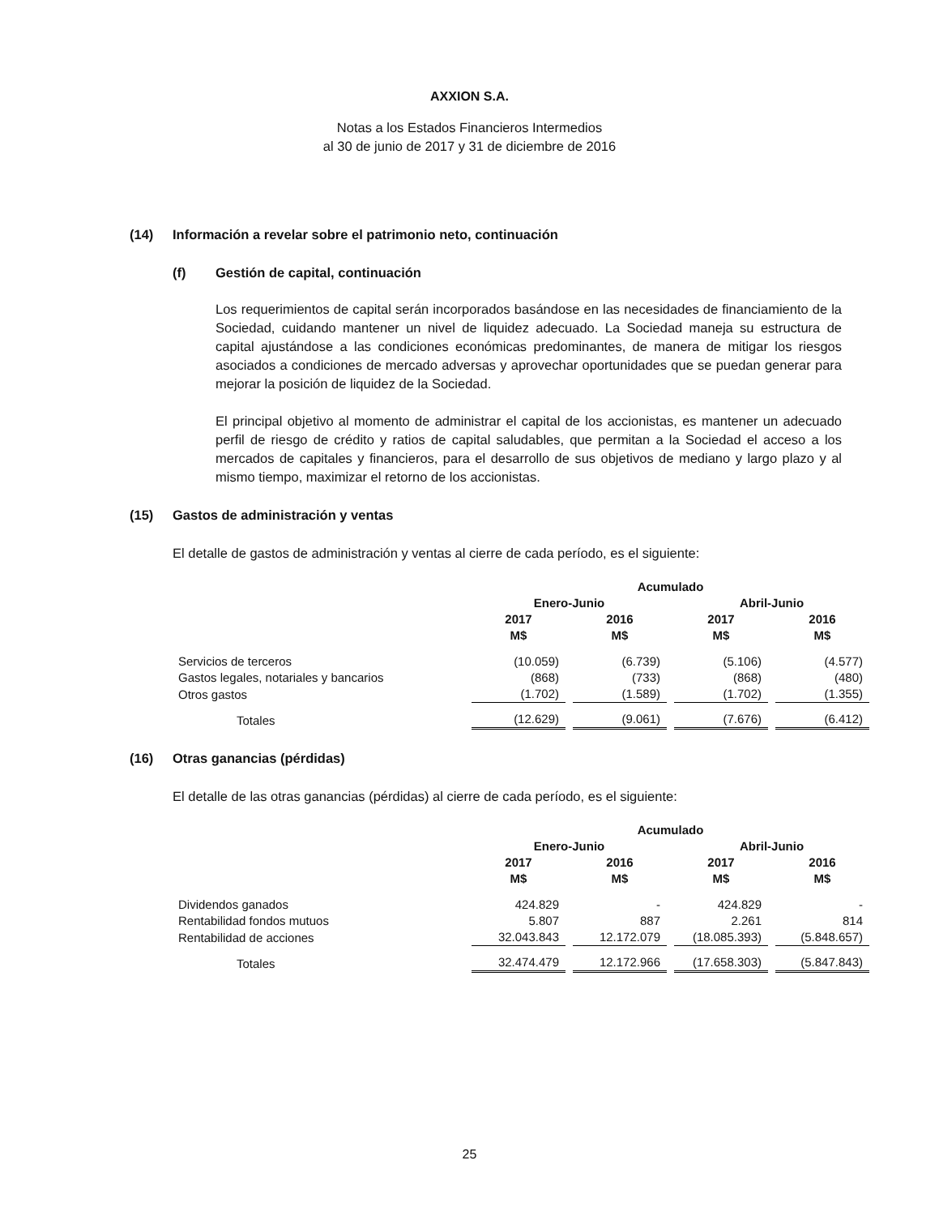AXXION S.A.
Notas a los Estados Financieros Intermedios
al 30 de junio de 2017 y 31 de diciembre de 2016
(14) Información a revelar sobre el patrimonio neto, continuación
(f) Gestión de capital, continuación
Los requerimientos de capital serán incorporados basándose en las necesidades de financiamiento de la Sociedad, cuidando mantener un nivel de liquidez adecuado. La Sociedad maneja su estructura de capital ajustándose a las condiciones económicas predominantes, de manera de mitigar los riesgos asociados a condiciones de mercado adversas y aprovechar oportunidades que se puedan generar para mejorar la posición de liquidez de la Sociedad.
El principal objetivo al momento de administrar el capital de los accionistas, es mantener un adecuado perfil de riesgo de crédito y ratios de capital saludables, que permitan a la Sociedad el acceso a los mercados de capitales y financieros, para el desarrollo de sus objetivos de mediano y largo plazo y al mismo tiempo, maximizar el retorno de los accionistas.
(15) Gastos de administración y ventas
El detalle de gastos de administración y ventas al cierre de cada período, es el siguiente:
| | Acumulado | | | |
| | Enero-Junio | | Abril-Junio | |
| | 2017 M$ | 2016 M$ | 2017 M$ | 2016 M$ |
| Servicios de terceros | (10.059) | (6.739) | (5.106) | (4.577) |
| Gastos legales, notariales y bancarios | (868) | (733) | (868) | (480) |
| Otros gastos | (1.702) | (1.589) | (1.702) | (1.355) |
| Totales | (12.629) | (9.061) | (7.676) | (6.412) |
(16) Otras ganancias (pérdidas)
El detalle de las otras ganancias (pérdidas) al cierre de cada período, es el siguiente:
| | Acumulado | | | |
| | Enero-Junio | | Abril-Junio | |
| | 2017 M$ | 2016 M$ | 2017 M$ | 2016 M$ |
| Dividendos ganados | 424.829 | - | 424.829 | - |
| Rentabilidad fondos mutuos | 5.807 | 887 | 2.261 | 814 |
| Rentabilidad de acciones | 32.043.843 | 12.172.079 | (18.085.393) | (5.848.657) |
| Totales | 32.474.479 | 12.172.966 | (17.658.303) | (5.847.843) |
25